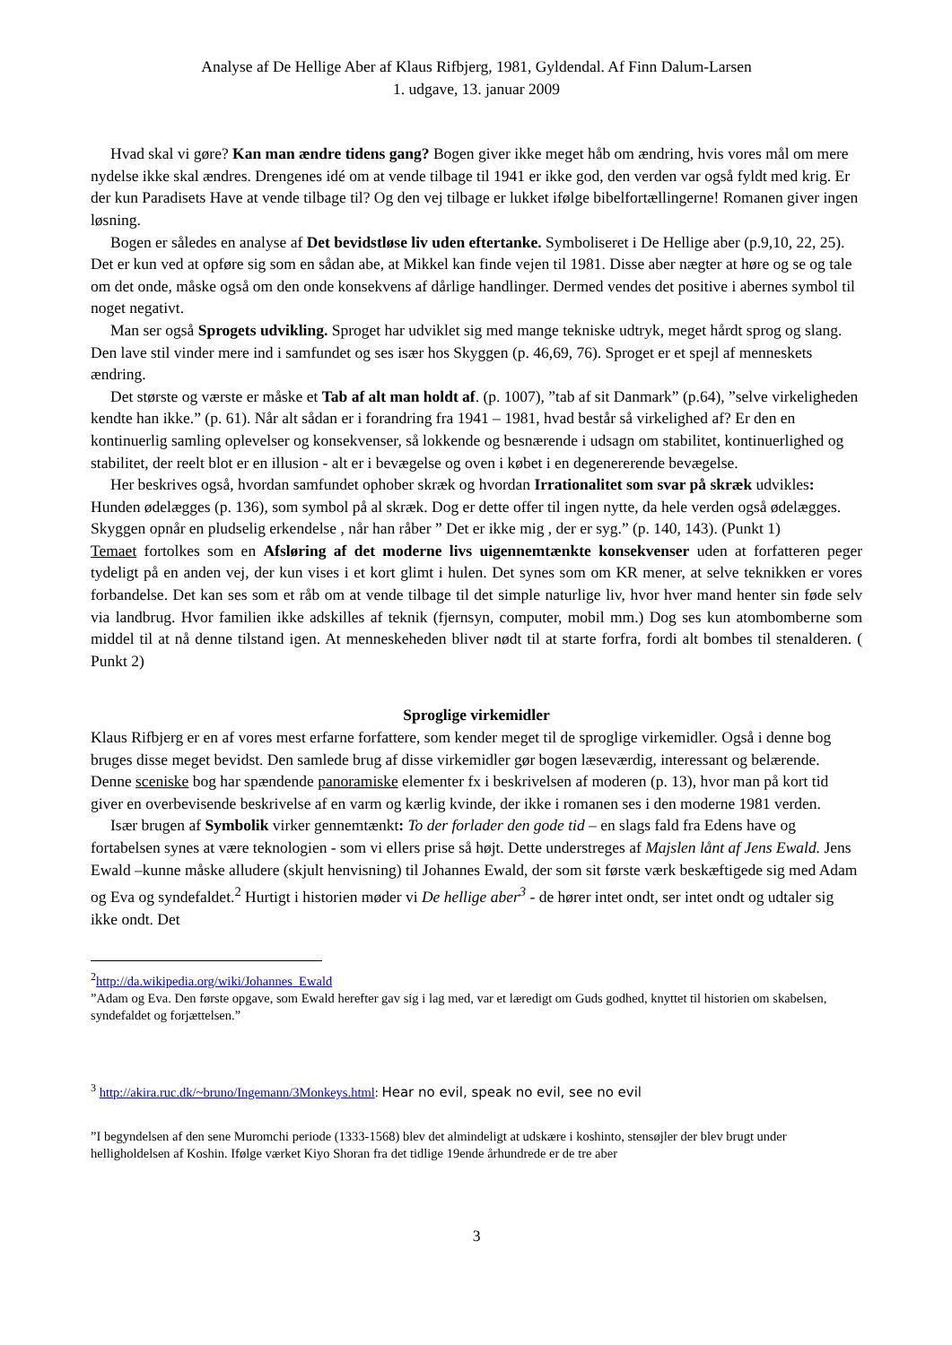Analyse af De Hellige Aber af Klaus Rifbjerg, 1981, Gyldendal. Af Finn Dalum-Larsen
1. udgave, 13. januar 2009
Hvad skal vi gøre? Kan man ændre tidens gang? Bogen giver ikke meget håb om ændring, hvis vores mål om mere nydelse ikke skal ændres. Drengenes idé om at vende tilbage til 1941 er ikke god, den verden var også fyldt med krig. Er der kun Paradisets Have at vende tilbage til? Og den vej tilbage er lukket ifølge bibelfortællingerne! Romanen giver ingen løsning.
Bogen er således en analyse af Det bevidstløse liv uden eftertanke. Symboliseret i De Hellige aber (p.9,10, 22, 25). Det er kun ved at opføre sig som en sådan abe, at Mikkel kan finde vejen til 1981. Disse aber nægter at høre og se og tale om det onde, måske også om den onde konsekvens af dårlige handlinger. Dermed vendes det positive i abernes symbol til noget negativt.
Man ser også Sprogets udvikling. Sproget har udviklet sig med mange tekniske udtryk, meget hårdt sprog og slang. Den lave stil vinder mere ind i samfundet og ses især hos Skyggen (p. 46,69, 76). Sproget er et spejl af menneskets ændring.
Det største og værste er måske et Tab af alt man holdt af. (p. 1007), ”tab af sit Danmark” (p.64), ”selve virkeligheden kendte han ikke.” (p. 61). Når alt sådan er i forandring fra 1941 – 1981, hvad består så virkelighed af? Er den en kontinuerlig samling oplevelser og konsekvenser, så lokkende og besnærende i udsagn om stabilitet, kontinuerlighed og stabilitet, der reelt blot er en illusion - alt er i bevægelse og oven i købet i en degenererende bevægelse.
Her beskrives også, hvordan samfundet ophober skræk og hvordan Irrationalitet som svar på skræk udvikles: Hunden ødelægges (p. 136), som symbol på al skræk. Dog er dette offer til ingen nytte, da hele verden også ødelægges. Skyggen opnår en pludselig erkendelse , når han råber ” Det er ikke mig , der er syg.” (p. 140, 143). (Punkt 1)
Temaet fortolkes som en Afsløring af det moderne livs uigennemtænkte konsekvenser uden at forfatteren peger tydeligt på en anden vej, der kun vises i et kort glimt i hulen. Det synes som om KR mener, at selve teknikken er vores forbandelse. Det kan ses som et råb om at vende tilbage til det simple naturlige liv, hvor hver mand henter sin føde selv via landbrug. Hvor familien ikke adskilles af teknik (fjernsyn, computer, mobil mm.) Dog ses kun atombomberne som middel til at nå denne tilstand igen. At menneskeheden bliver nødt til at starte forfra, fordi alt bombes til stenalderen. ( Punkt 2)
Sproglige virkemidler
Klaus Rifbjerg er en af vores mest erfarne forfattere, som kender meget til de sproglige virkemidler. Også i denne bog bruges disse meget bevidst. Den samlede brug af disse virkemidler gør bogen læseværdig, interessant og belærende. Denne sceniske bog har spændende panoramiske elementer fx i beskrivelsen af moderen (p. 13), hvor man på kort tid giver en overbevisende beskrivelse af en varm og kærlig kvinde, der ikke i romanen ses i den moderne 1981 verden.
Især brugen af Symbolik virker gennemtænkt: To der forlader den gode tid – en slags fald fra Edens have og fortabelsen synes at være teknologien - som vi ellers prise så højt. Dette understreges af Majslen lånt af Jens Ewald. Jens Ewald –kunne måske alludere (skjult henvisning) til Johannes Ewald, der som sit første værk beskæftigede sig med Adam og Eva og syndefaldet.<sup>2</sup> Hurtigt i historien møder vi De hellige aber<sup>3</sup> - de hører intet ondt, ser intet ondt og udtaler sig ikke ondt. Det
<sup>2</sup> http://da.wikipedia.org/wiki/Johannes_Ewald
”Adam og Eva. Den første opgave, som Ewald herefter gav sig i lag med, var et læredigt om Guds godhed, knyttet til historien om skabelsen, syndefaldet og forjættelsen.”
<sup>3</sup> http://akira.ruc.dk/~bruno/Ingemann/3Monkeys.html: Hear no evil, speak no evil, see no evil
”I begyndelsen af den sene Muromchi periode (1333-1568) blev det almindeligt at udskære i koshinto, stensøjler der blev brugt under helligholdelsen af Koshin. Ifølge værket Kiyo Shoran fra det tidlige 19ende århundrede er de tre aber
3